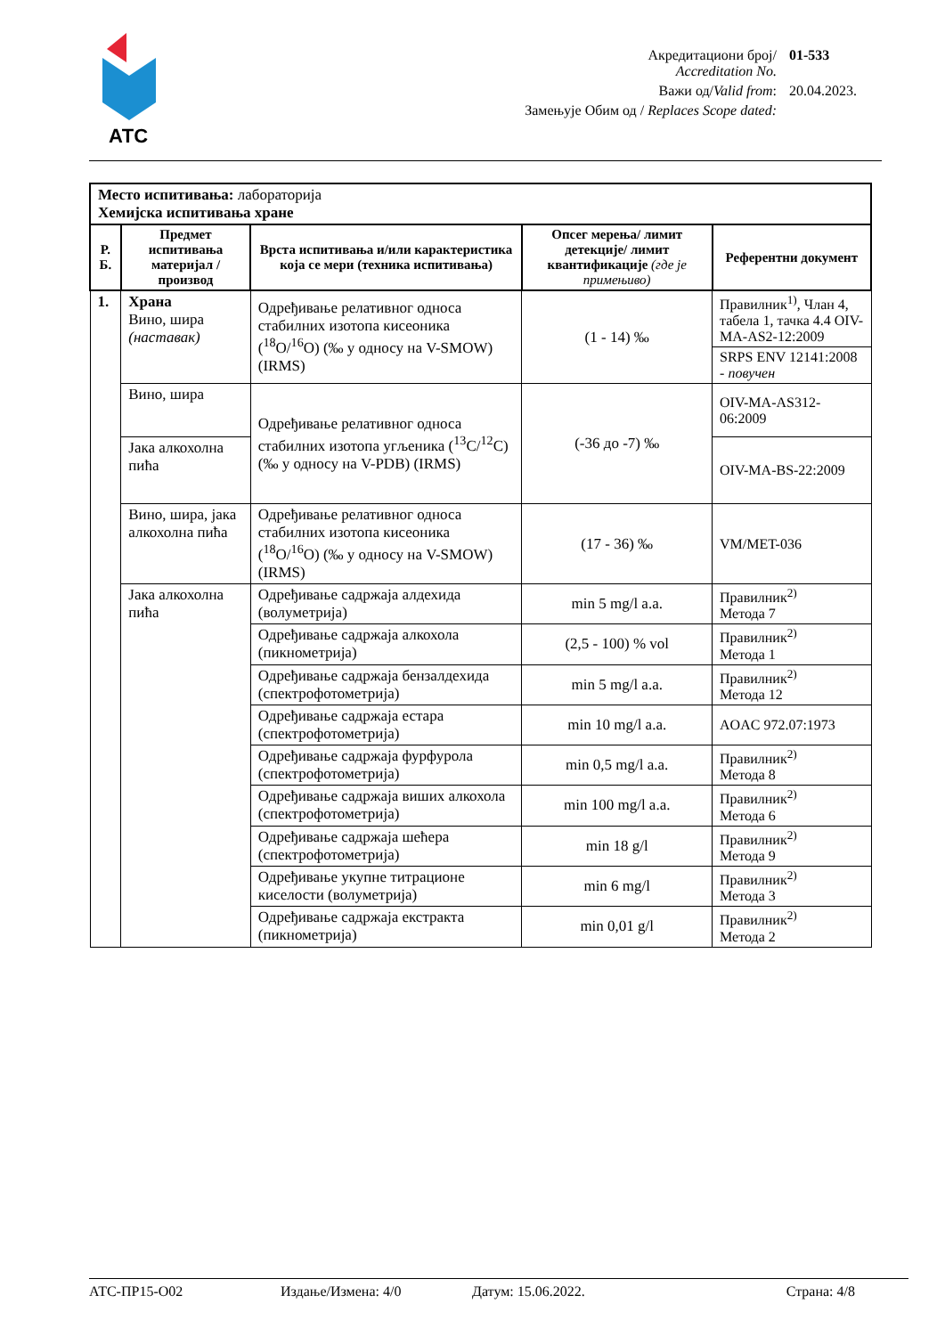АТС
| Акредитациони број/ Accreditation No. | 01-533 |
| Важи од/ Valid from : | 20.04.2023. |
| Замењује Обим од / Replaces Scope dated: | |
| Место испитивања: лабораторија Хемијска испитивања хране | | | | |
| Р. Б. | Предмет испитивања материјал / производ | Врста испитивања и/или карактеристика која се мери (техника испитивања) | Опсег мерења/ лимит детекције/ лимит квантификације (где је примењиво) | Референтни документ |
| 1. | Храна Вино, шира (наставак) | Одређивање релативног односа стабилних изотопа кисеоника (<sup>18</sup>O/<sup>16</sup>O) (‰ у односу на V-SMOW) (IRMS) | (1 - 14) ‰ | Правилник<sup>1)</sup>, Члан 4, табела 1, тачка 4.4 OIV-MA-AS2-12:2009 |
| | | | | SRPS ENV 12141:2008 - повучен |
| | Вино, шира | Одређивање релативног односа стабилних изотопа угљеника (<sup>13</sup>C/<sup>12</sup>C) (‰ у односу на V-PDB) (IRMS) | (-36 до -7) ‰ | OIV-MA-AS312-06:2009 |
| | Јака алкохолна пића | | | OIV-MA-BS-22:2009 |
| | Вино, шира, јака алкохолна пића | Одређивање релативног односа стабилних изотопа кисеоника (<sup>18</sup>O/<sup>16</sup>O) (‰ у односу на V-SMOW) (IRMS) | (17 - 36) ‰ | VM/MET-036 |
| | Јака алкохолна пића | Одређивање садржаја алдехида (волуметрија) | min 5 mg/l a.a. | Правилник<sup>2)</sup> Метода 7 |
| | | Одређивање садржаја алкохола (пикнометрија) | (2,5 - 100) % vol | Правилник<sup>2)</sup> Метода 1 |
| | | Одређивање садржаја бензалдехида (спектрофотометрија) | min 5 mg/l a.a. | Правилник<sup>2)</sup> Метода 12 |
| | | Одређивање садржаја естара (спектрофотометрија) | min 10 mg/l a.a. | AOAC 972.07:1973 |
| | | Одређивање садржаја фурфурола (спектрофотометрија) | min 0,5 mg/l a.a. | Правилник<sup>2)</sup> Метода 8 |
| | | Одређивање садржаја виших алкохола (спектрофотометрија) | min 100 mg/l a.a. | Правилник<sup>2)</sup> Метода 6 |
| | | Одређивање садржаја шећера (спектрофотометрија) | min 18 g/l | Правилник<sup>2)</sup> Метода 9 |
| | | Одређивање укупне титрационе киселости (волуметрија) | min 6 mg/l | Правилник<sup>2)</sup> Метода 3 |
| | | Одређивање садржаја екстракта (пикнометрија) | min 0,01 g/l | Правилник<sup>2)</sup> Метода 2 |
АТС-ПР15-О02 Издање/Измена: 4/0 Датум: 15.06.2022. Страна: 4/8